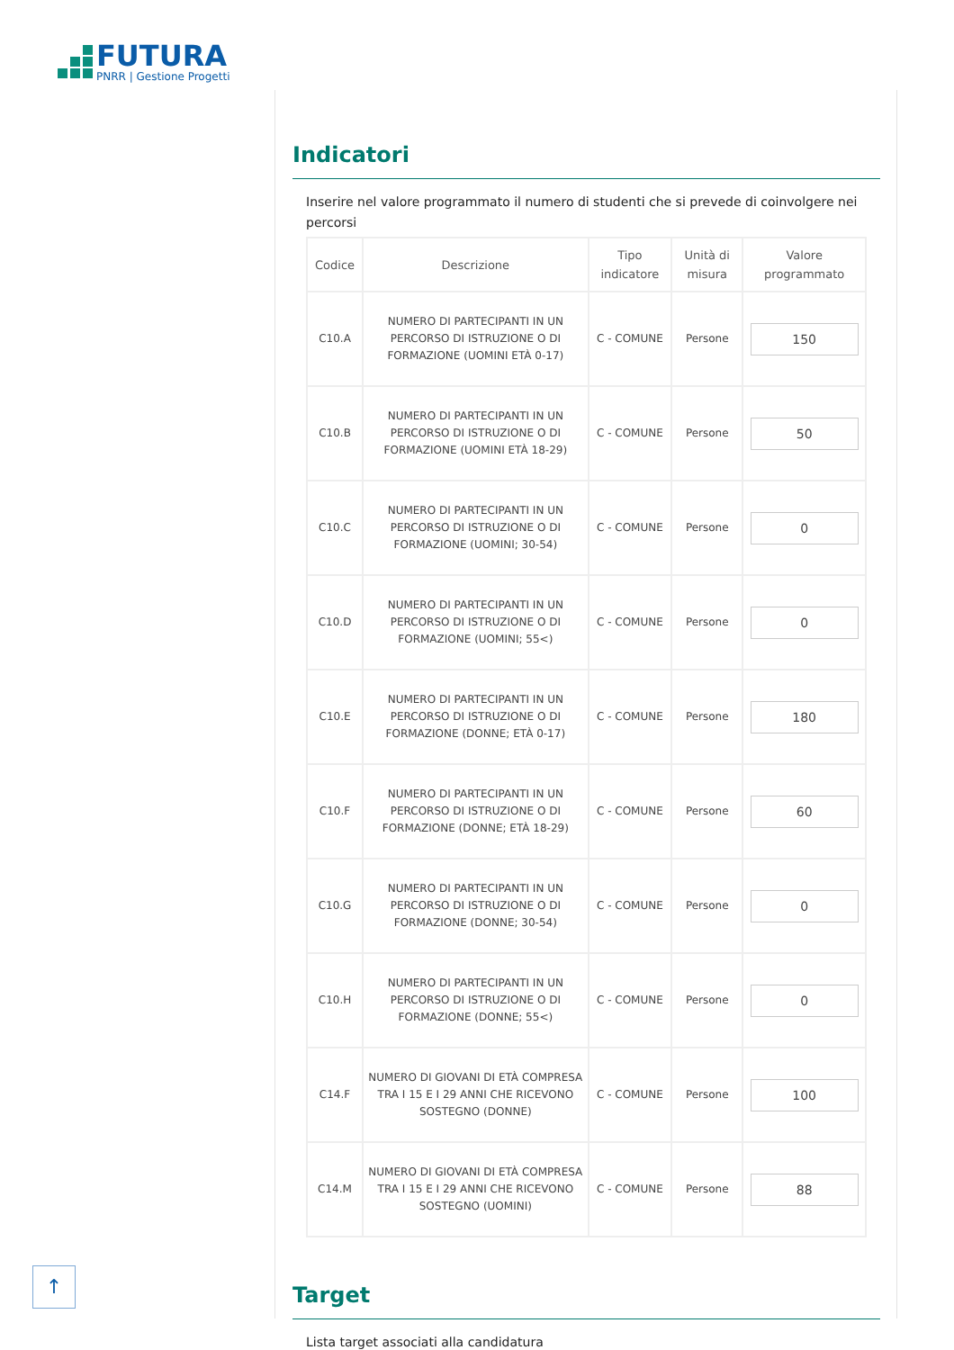FUTURA
PNRR | Gestione Progetti
Indicatori
Inserire nel valore programmato il numero di studenti che si prevede di coinvolgere nei percorsi
| Codice | Descrizione | Tipo indicatore | Unità di misura | Valore programmato |
| --- | --- | --- | --- | --- |
| C10.A | NUMERO DI PARTECIPANTI IN UN PERCORSO DI ISTRUZIONE O DI FORMAZIONE (UOMINI ETÀ 0-17) | C - COMUNE | Persone | 150 |
| C10.B | NUMERO DI PARTECIPANTI IN UN PERCORSO DI ISTRUZIONE O DI FORMAZIONE (UOMINI ETÀ 18-29) | C - COMUNE | Persone | 50 |
| C10.C | NUMERO DI PARTECIPANTI IN UN PERCORSO DI ISTRUZIONE O DI FORMAZIONE (UOMINI; 30-54) | C - COMUNE | Persone | 0 |
| C10.D | NUMERO DI PARTECIPANTI IN UN PERCORSO DI ISTRUZIONE O DI FORMAZIONE (UOMINI; 55<) | C - COMUNE | Persone | 0 |
| C10.E | NUMERO DI PARTECIPANTI IN UN PERCORSO DI ISTRUZIONE O DI FORMAZIONE (DONNE; ETÀ 0-17) | C - COMUNE | Persone | 180 |
| C10.F | NUMERO DI PARTECIPANTI IN UN PERCORSO DI ISTRUZIONE O DI FORMAZIONE (DONNE; ETÀ 18-29) | C - COMUNE | Persone | 60 |
| C10.G | NUMERO DI PARTECIPANTI IN UN PERCORSO DI ISTRUZIONE O DI FORMAZIONE (DONNE; 30-54) | C - COMUNE | Persone | 0 |
| C10.H | NUMERO DI PARTECIPANTI IN UN PERCORSO DI ISTRUZIONE O DI FORMAZIONE (DONNE; 55<) | C - COMUNE | Persone | 0 |
| C14.F | NUMERO DI GIOVANI DI ETÀ COMPRESA TRA I 15 E I 29 ANNI CHE RICEVONO SOSTEGNO (DONNE) | C - COMUNE | Persone | 100 |
| C14.M | NUMERO DI GIOVANI DI ETÀ COMPRESA TRA I 15 E I 29 ANNI CHE RICEVONO SOSTEGNO (UOMINI) | C - COMUNE | Persone | 88 |
Target
Lista target associati alla candidatura
↑